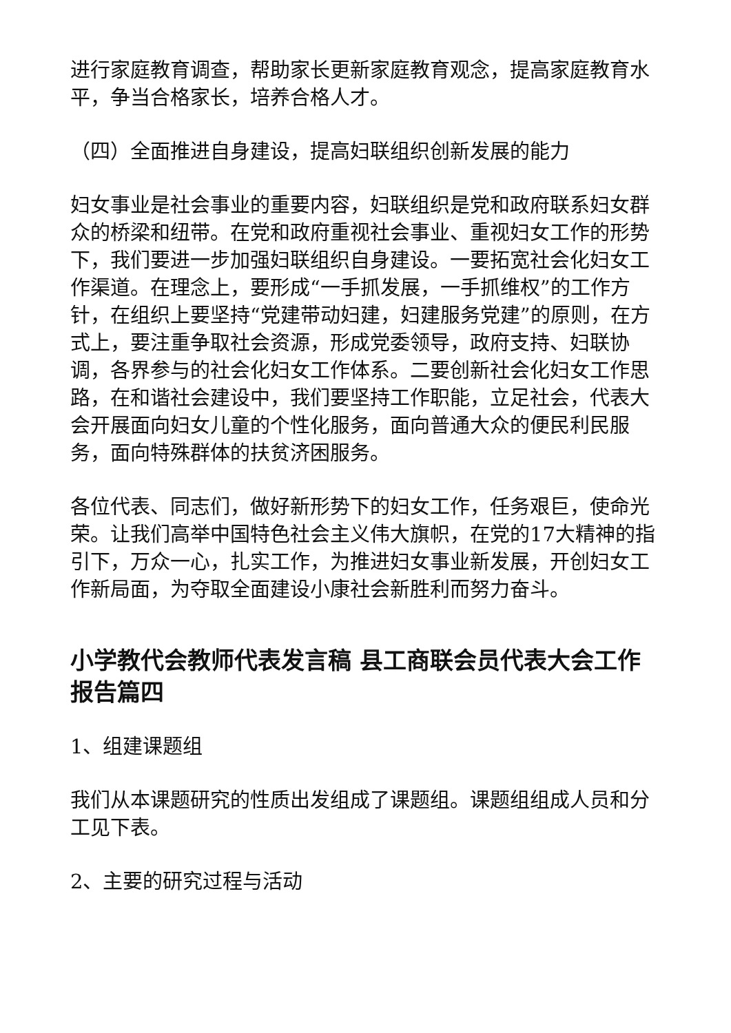进行家庭教育调查，帮助家长更新家庭教育观念，提高家庭教育水平，争当合格家长，培养合格人才。
（四）全面推进自身建设，提高妇联组织创新发展的能力
妇女事业是社会事业的重要内容，妇联组织是党和政府联系妇女群众的桥梁和纽带。在党和政府重视社会事业、重视妇女工作的形势下，我们要进一步加强妇联组织自身建设。一要拓宽社会化妇女工作渠道。在理念上，要形成“一手抓发展，一手抓维权”的工作方针，在组织上要坚持“党建带动妇建，妇建服务党建”的原则，在方式上，要注重争取社会资源，形成党委领导，政府支持、妇联协调，各界参与的社会化妇女工作体系。二要创新社会化妇女工作思路，在和谐社会建设中，我们要坚持工作职能，立足社会，代表大会开展面向妇女儿童的个性化服务，面向普通大众的便民利民服务，面向特殊群体的扶贫济困服务。
各位代表、同志们，做好新形势下的妇女工作，任务艰巨，使命光荣。让我们高举中国特色社会主义伟大旗帜，在党的17大精神的指引下，万众一心，扎实工作，为推进妇女事业新发展，开创妇女工作新局面，为夺取全面建设小康社会新胜利而努力奋斗。
小学教代会教师代表发言稿 县工商联会员代表大会工作报告篇四
1、组建课题组
我们从本课题研究的性质出发组成了课题组。课题组组成人员和分工见下表。
2、主要的研究过程与活动